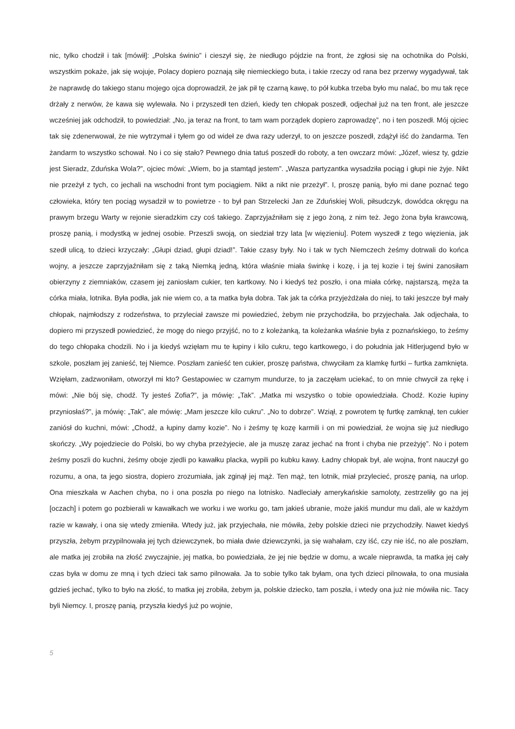nic, tylko chodził i tak [mówił]: „Polska świnio” i cieszył się, że niedługo pójdzie na front, że zgłosi się na ochotnika do Polski, wszystkim pokaże, jak się wojuje, Polacy dopiero poznają siłę niemieckiego buta, i takie rzeczy od rana bez przerwy wygadywał, tak że naprawdę do takiego stanu mojego ojca doprowadził, że jak pił tę czarną kawę, to pół kubka trzeba było mu nalać, bo mu tak ręce drżały z nerwów, że kawa się wylewała. No i przyszedł ten dzień, kiedy ten chłopak poszedł, odjechał już na ten front, ale jeszcze wcześniej jak odchodził, to powiedział: „No, ja teraz na front, to tam wam porządek dopiero zaprowadzę”, no i ten poszedł. Mój ojciec tak się zdenerwował, że nie wytrzymał i tyłem go od wideł ze dwa razy uderzył, to on jeszcze poszedł, zdążył iść do żandarma. Ten żandarm to wszystko schował. No i co się stało? Pewnego dnia tatuś poszedł do roboty, a ten owczarz mówi: „Józef, wiesz ty, gdzie jest Sieradz, Zduńska Wola?”, ojciec mówi: „Wiem, bo ja stamtąd jestem”. „Wasza partyzantka wysadziła pociąg i głupi nie żyje. Nikt nie przeżył z tych, co jechali na wschodni front tym pociągiem. Nikt a nikt nie przeżył”. I, proszę panią, było mi dane poznać tego człowieka, który ten pociąg wysadził w to powietrze - to był pan Strzelecki Jan ze Zduńskiej Woli, piłsudczyk, dowódca okręgu na prawym brzegu Warty w rejonie sieradzkim czy coś takiego. Zaprzyjaźniłam się z jego żoną, z nim też. Jego żona była krawcową, proszę panią, i modystką w jednej osobie. Przeszli swoją, on siedział trzy lata [w więzieniu]. Potem wyszedł z tego więzienia, jak szedł ulicą, to dzieci krzyczały: „Głupi dziad, głupi dziad!”. Takie czasy były. No i tak w tych Niemczech żeśmy dotrwali do końca wojny, a jeszcze zaprzyjaźniłam się z taką Niemką jedną, która właśnie miała świnkę i kozę, i ja tej kozie i tej świni zanosiłam obierzyny z ziemniaków, czasem jej zaniosłam cukier, ten kartkowy. No i kiedyś też poszło, i ona miała córkę, najstarszą, męża ta córka miała, lotnika. Była podła, jak nie wiem co, a ta matka była dobra. Tak jak ta córka przyjeżdżała do niej, to taki jeszcze był mały chłopak, najmłodszy z rodzeństwa, to przyleciał zawsze mi powiedzieć, żebym nie przychodziła, bo przyjechała. Jak odjechała, to dopiero mi przyszedł powiedzieć, że mogę do niego przyjść, no to z koleżanką, ta koleżanka właśnie była z poznańskiego, to żeśmy do tego chłopaka chodzili. No i ja kiedyś wzięłam mu te łupiny i kilo cukru, tego kartkowego, i do południa jak Hitlerjugend było w szkole, poszłam jej zanieść, tej Niemce. Poszłam zanieść ten cukier, proszę państwa, chwyciłam za klamkę furtki – furtka zamknięta. Wzięłam, zadzwoniłam, otworzył mi kto? Gestapowiec w czarnym mundurze, to ja zaczęłam uciekać, to on mnie chwycił za rękę i mówi: „Nie bój się, chodź. Ty jesteś Zofia?”, ja mówię: „Tak”. „Matka mi wszystko o tobie opowiedziała. Chodź. Kozie łupiny przyniosłaś?”, ja mówię: „Tak”, ale mówię: „Mam jeszcze kilo cukru”. „No to dobrze”. Wziął, z powrotem tę furtkę zamknął, ten cukier zaniósł do kuchni, mówi: „Chodź, a łupiny damy kozie”. No i żeśmy tę kozę karmili i on mi powiedział, że wojna się już niedługo skończy. „Wy pojedziecie do Polski, bo wy chyba przeżyjecie, ale ja muszę zaraz jechać na front i chyba nie przeżyję”. No i potem żeśmy poszli do kuchni, żeśmy oboje zjedli po kawałku placka, wypili po kubku kawy. Ładny chłopak był, ale wojna, front nauczył go rozumu, a ona, ta jego siostra, dopiero zrozumiała, jak zginął jej mąż. Ten mąż, ten lotnik, miał przylecieć, proszę panią, na urlop. Ona mieszkała w Aachen chyba, no i ona poszła po niego na lotnisko. Nadleciały amerykańskie samoloty, zestrzeliły go na jej [oczach] i potem go pozbierali w kawałkach we worku i we worku go, tam jakieś ubranie, może jakiś mundur mu dali, ale w każdym razie w kawały, i ona się wtedy zmieniła. Wtedy już, jak przyjechała, nie mówiła, żeby polskie dzieci nie przychodziły. Nawet kiedyś przyszła, żebym przypilnowała jej tych dziewczynek, bo miała dwie dziewczynki, ja się wahałam, czy iść, czy nie iść, no ale poszłam, ale matka jej zrobiła na złość zwyczajnie, jej matka, bo powiedziała, że jej nie będzie w domu, a wcale nieprawda, ta matka jej cały czas była w domu ze mną i tych dzieci tak samo pilnowała. Ja to sobie tylko tak byłam, ona tych dzieci pilnowała, to ona musiała gdzieś jechać, tylko to było na złość, to matka jej zrobiła, żebym ja, polskie dziecko, tam poszła, i wtedy ona już nie mówiła nic. Tacy byli Niemcy. I, proszę panią, przyszła kiedyś już po wojnie,
5